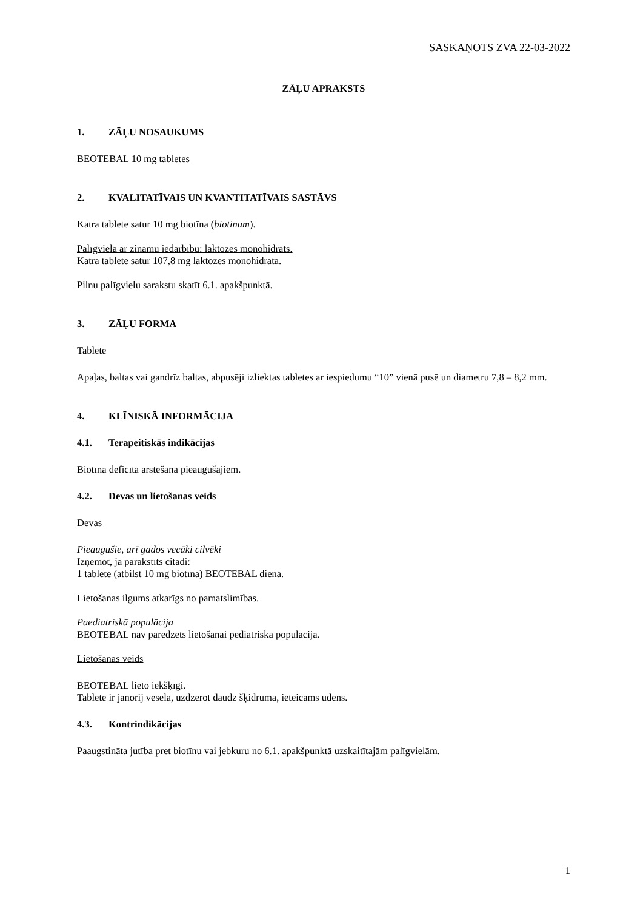SASKAŅOTS ZVA 22-03-2022
ZĀĻU APRAKSTS
1. ZĀĻU NOSAUKUMS
BEOTEBAL 10 mg tabletes
2. KVALITATĪVAIS UN KVANTITATĪVAIS SASTĀVS
Katra tablete satur 10 mg biotīna (biotinum).
Palīgviela ar zināmu iedarbību: laktozes monohidrāts.
Katra tablete satur 107,8 mg laktozes monohidrāta.
Pilnu palīgvielu sarakstu skatīt 6.1. apakšpunktā.
3. ZĀĻU FORMA
Tablete
Apaļas, baltas vai gandrīz baltas, abpusēji izliektas tabletes ar iespiedumu “10” vienā pusē un diametru 7,8 – 8,2 mm.
4. KLĪNISKĀ INFORMĀCIJA
4.1. Terapeitiskās indikācijas
Biotīna deficīta ārstēšana pieaugušajiem.
4.2. Devas un lietošanas veids
Devas
Pieaugušie, arī gados vecāki cilvēki
Izņemot, ja parakstīts citādi:
1 tablete (atbilst 10 mg biotīna) BEOTEBAL dienā.
Lietošanas ilgums atkarīgs no pamatslimības.
Paediatriskā populācija
BEOTEBAL nav paredzēts lietošanai pediatriskā populācijā.
Lietošanas veids
BEOTEBAL lieto iekšķīgi.
Tablete ir jānorij vesela, uzdzerot daudz šķidruma, ieteicams ūdens.
4.3. Kontrindikācijas
Paaugstināta jutība pret biotīnu vai jebkuru no 6.1. apakšpunktā uzskaitītajām palīgvielām.
1